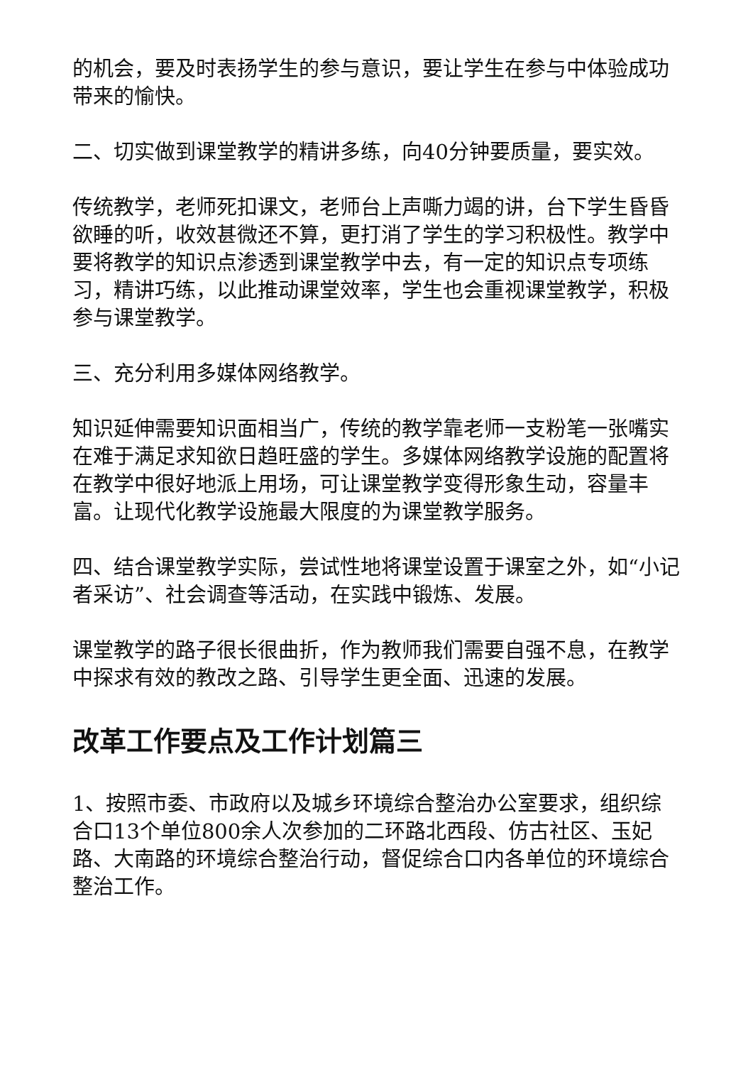的机会，要及时表扬学生的参与意识，要让学生在参与中体验成功带来的愉快。
二、切实做到课堂教学的精讲多练，向40分钟要质量，要实效。
传统教学，老师死扣课文，老师台上声嘶力竭的讲，台下学生昏昏欲睡的听，收效甚微还不算，更打消了学生的学习积极性。教学中要将教学的知识点渗透到课堂教学中去，有一定的知识点专项练习，精讲巧练，以此推动课堂效率，学生也会重视课堂教学，积极参与课堂教学。
三、充分利用多媒体网络教学。
知识延伸需要知识面相当广，传统的教学靠老师一支粉笔一张嘴实在难于满足求知欲日趋旺盛的学生。多媒体网络教学设施的配置将在教学中很好地派上用场，可让课堂教学变得形象生动，容量丰富。让现代化教学设施最大限度的为课堂教学服务。
四、结合课堂教学实际，尝试性地将课堂设置于课室之外，如“小记者采访”、社会调查等活动，在实践中锻炼、发展。
课堂教学的路子很长很曲折，作为教师我们需要自强不息，在教学中探求有效的教改之路、引导学生更全面、迅速的发展。
改革工作要点及工作计划篇三
1、按照市委、市政府以及城乡环境综合整治办公室要求，组织综合口13个单位800余人次参加的二环路北西段、仿古社区、玉妃路、大南路的环境综合整治行动，督促综合口内各单位的环境综合整治工作。